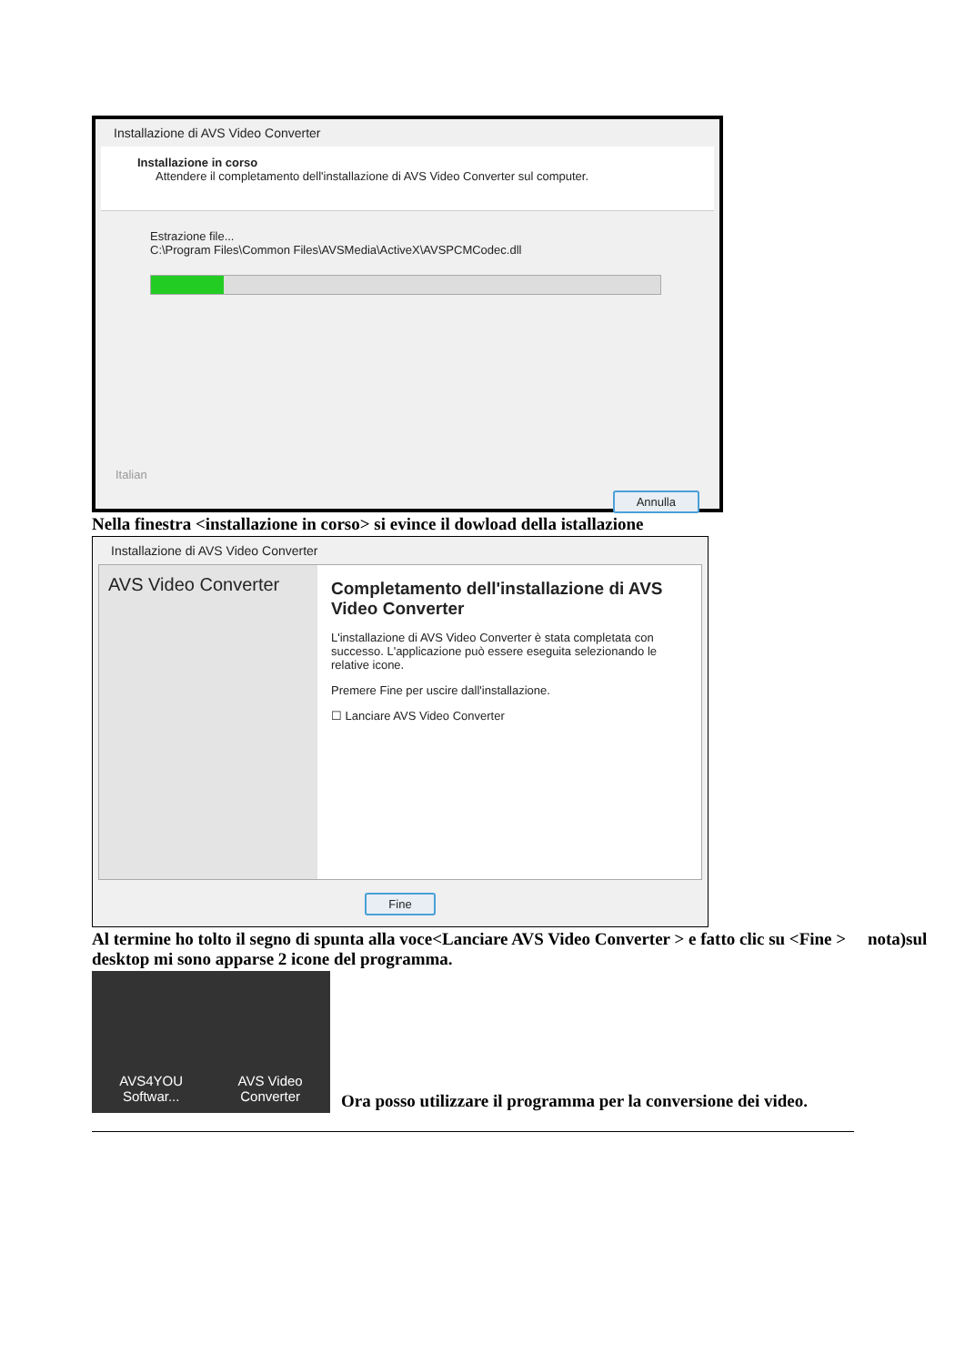Installazione di AVS Video Converter
Installazione in corso
Attendere il completamento dell'installazione di AVS Video Converter sul computer.
Estrazione file...
C:\Program Files\Common Files\AVSMedia\ActiveX\AVSPCMCodec.dll
Italian
Annulla
Nella finestra <installazione in corso> si evince il dowload della istallazione
Installazione di AVS Video Converter
AVS Video Converter
Completamento dell'installazione di AVS Video Converter
L'installazione di AVS Video Converter è stata completata con successo. L'applicazione può essere eseguita selezionando le relative icone.
Premere Fine per uscire dall'installazione.
☐ Lanciare AVS Video Converter
Fine
Al termine ho tolto il segno di spunta alla voce<Lanciare AVS Video Converter > e fatto clic su <Fine > nota)sul desktop mi sono apparse 2 icone del programma.
AVS4YOU
Softwar...
AVS Video
Converter
Ora posso utilizzare il programma per la conversione dei video.